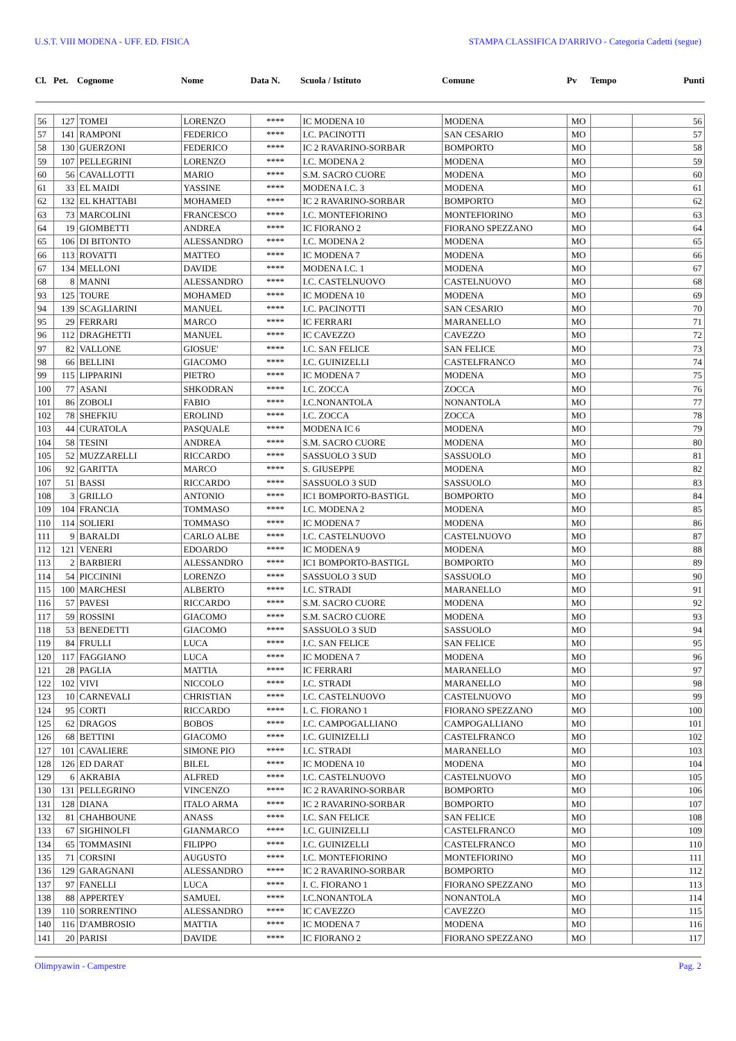U.S.T. VIII MODENA - UFF. ED. FISICA STAMPA CLASSIFICA D'ARRIVO - Categoria Cadetti (segue)
| Cl. | Pet. | Cognome | Nome | Data N. | Scuola / Istituto | Comune | Pv | Tempo | Punti |
| --- | --- | --- | --- | --- | --- | --- | --- | --- | --- |
| 56 | 127 | TOMEI | LORENZO | **** | IC MODENA 10 | MODENA | MO | | 56 |
| 57 | 141 | RAMPONI | FEDERICO | **** | I.C. PACINOTTI | SAN CESARIO | MO | | 57 |
| 58 | 130 | GUERZONI | FEDERICO | **** | IC 2 RAVARINO-SORBAR | BOMPORTO | MO | | 58 |
| 59 | 107 | PELLEGRINI | LORENZO | **** | I.C. MODENA 2 | MODENA | MO | | 59 |
| 60 | 56 | CAVALLOTTI | MARIO | **** | S.M. SACRO CUORE | MODENA | MO | | 60 |
| 61 | 33 | EL MAIDI | YASSINE | **** | MODENA I.C. 3 | MODENA | MO | | 61 |
| 62 | 132 | EL KHATTABI | MOHAMED | **** | IC 2 RAVARINO-SORBAR | BOMPORTO | MO | | 62 |
| 63 | 73 | MARCOLINI | FRANCESCO | **** | I.C. MONTEFIORINO | MONTEFIORINO | MO | | 63 |
| 64 | 19 | GIOMBETTI | ANDREA | **** | IC FIORANO 2 | FIORANO SPEZZANO | MO | | 64 |
| 65 | 106 | DI BITONTO | ALESSANDRO | **** | I.C. MODENA 2 | MODENA | MO | | 65 |
| 66 | 113 | ROVATTI | MATTEO | **** | IC MODENA 7 | MODENA | MO | | 66 |
| 67 | 134 | MELLONI | DAVIDE | **** | MODENA I.C. 1 | MODENA | MO | | 67 |
| 68 | 8 | MANNI | ALESSANDRO | **** | I.C. CASTELNUOVO | CASTELNUOVO | MO | | 68 |
| 93 | 125 | TOURE | MOHAMED | **** | IC MODENA 10 | MODENA | MO | | 69 |
| 94 | 139 | SCAGLIARINI | MANUEL | **** | I.C. PACINOTTI | SAN CESARIO | MO | | 70 |
| 95 | 29 | FERRARI | MARCO | **** | IC FERRARI | MARANELLO | MO | | 71 |
| 96 | 112 | DRAGHETTI | MANUEL | **** | IC CAVEZZO | CAVEZZO | MO | | 72 |
| 97 | 82 | VALLONE | GIOSUE' | **** | I.C. SAN FELICE | SAN FELICE | MO | | 73 |
| 98 | 66 | BELLINI | GIACOMO | **** | I.C. GUINIZELLI | CASTELFRANCO | MO | | 74 |
| 99 | 115 | LIPPARINI | PIETRO | **** | IC MODENA 7 | MODENA | MO | | 75 |
| 100 | 77 | ASANI | SHKODRAN | **** | I.C. ZOCCA | ZOCCA | MO | | 76 |
| 101 | 86 | ZOBOLI | FABIO | **** | I.C.NONANTOLA | NONANTOLA | MO | | 77 |
| 102 | 78 | SHEFKIU | EROLIND | **** | I.C. ZOCCA | ZOCCA | MO | | 78 |
| 103 | 44 | CURATOLA | PASQUALE | **** | MODENA IC 6 | MODENA | MO | | 79 |
| 104 | 58 | TESINI | ANDREA | **** | S.M. SACRO CUORE | MODENA | MO | | 80 |
| 105 | 52 | MUZZARELLI | RICCARDO | **** | SASSUOLO 3 SUD | SASSUOLO | MO | | 81 |
| 106 | 92 | GARITTA | MARCO | **** | S. GIUSEPPE | MODENA | MO | | 82 |
| 107 | 51 | BASSI | RICCARDO | **** | SASSUOLO 3 SUD | SASSUOLO | MO | | 83 |
| 108 | 3 | GRILLO | ANTONIO | **** | IC1 BOMPORTO-BASTIGL | BOMPORTO | MO | | 84 |
| 109 | 104 | FRANCIA | TOMMASO | **** | I.C. MODENA 2 | MODENA | MO | | 85 |
| 110 | 114 | SOLIERI | TOMMASO | **** | IC MODENA 7 | MODENA | MO | | 86 |
| 111 | 9 | BARALDI | CARLO ALBE | **** | I.C. CASTELNUOVO | CASTELNUOVO | MO | | 87 |
| 112 | 121 | VENERI | EDOARDO | **** | IC MODENA 9 | MODENA | MO | | 88 |
| 113 | 2 | BARBIERI | ALESSANDRO | **** | IC1 BOMPORTO-BASTIGL | BOMPORTO | MO | | 89 |
| 114 | 54 | PICCININI | LORENZO | **** | SASSUOLO 3 SUD | SASSUOLO | MO | | 90 |
| 115 | 100 | MARCHESI | ALBERTO | **** | I.C. STRADI | MARANELLO | MO | | 91 |
| 116 | 57 | PAVESI | RICCARDO | **** | S.M. SACRO CUORE | MODENA | MO | | 92 |
| 117 | 59 | ROSSINI | GIACOMO | **** | S.M. SACRO CUORE | MODENA | MO | | 93 |
| 118 | 53 | BENEDETTI | GIACOMO | **** | SASSUOLO 3 SUD | SASSUOLO | MO | | 94 |
| 119 | 84 | FRULLI | LUCA | **** | I.C. SAN FELICE | SAN FELICE | MO | | 95 |
| 120 | 117 | FAGGIANO | LUCA | **** | IC MODENA 7 | MODENA | MO | | 96 |
| 121 | 28 | PAGLIA | MATTIA | **** | IC FERRARI | MARANELLO | MO | | 97 |
| 122 | 102 | VIVI | NICCOLO | **** | I.C. STRADI | MARANELLO | MO | | 98 |
| 123 | 10 | CARNEVALI | CHRISTIAN | **** | I.C. CASTELNUOVO | CASTELNUOVO | MO | | 99 |
| 124 | 95 | CORTI | RICCARDO | **** | I. C. FIORANO 1 | FIORANO SPEZZANO | MO | | 100 |
| 125 | 62 | DRAGOS | BOBOS | **** | I.C. CAMPOGALLIANO | CAMPOGALLIANO | MO | | 101 |
| 126 | 68 | BETTINI | GIACOMO | **** | I.C. GUINIZELLI | CASTELFRANCO | MO | | 102 |
| 127 | 101 | CAVALIERE | SIMONE PIO | **** | I.C. STRADI | MARANELLO | MO | | 103 |
| 128 | 126 | ED DARAT | BILEL | **** | IC MODENA 10 | MODENA | MO | | 104 |
| 129 | 6 | AKRABIA | ALFRED | **** | I.C. CASTELNUOVO | CASTELNUOVO | MO | | 105 |
| 130 | 131 | PELLEGRINO | VINCENZO | **** | IC 2 RAVARINO-SORBAR | BOMPORTO | MO | | 106 |
| 131 | 128 | DIANA | ITALO ARMA | **** | IC 2 RAVARINO-SORBAR | BOMPORTO | MO | | 107 |
| 132 | 81 | CHAHBOUNE | ANASS | **** | I.C. SAN FELICE | SAN FELICE | MO | | 108 |
| 133 | 67 | SIGHINOLFI | GIANMARCO | **** | I.C. GUINIZELLI | CASTELFRANCO | MO | | 109 |
| 134 | 65 | TOMMASINI | FILIPPO | **** | I.C. GUINIZELLI | CASTELFRANCO | MO | | 110 |
| 135 | 71 | CORSINI | AUGUSTO | **** | I.C. MONTEFIORINO | MONTEFIORINO | MO | | 111 |
| 136 | 129 | GARAGNANI | ALESSANDRO | **** | IC 2 RAVARINO-SORBAR | BOMPORTO | MO | | 112 |
| 137 | 97 | FANELLI | LUCA | **** | I. C. FIORANO 1 | FIORANO SPEZZANO | MO | | 113 |
| 138 | 88 | APPERTEY | SAMUEL | **** | I.C.NONANTOLA | NONANTOLA | MO | | 114 |
| 139 | 110 | SORRENTINO | ALESSANDRO | **** | IC CAVEZZO | CAVEZZO | MO | | 115 |
| 140 | 116 | D'AMBROSIO | MATTIA | **** | IC MODENA 7 | MODENA | MO | | 116 |
| 141 | 20 | PARISI | DAVIDE | **** | IC FIORANO 2 | FIORANO SPEZZANO | MO | | 117 |
Olimpyawin - Campestre Pag. 2